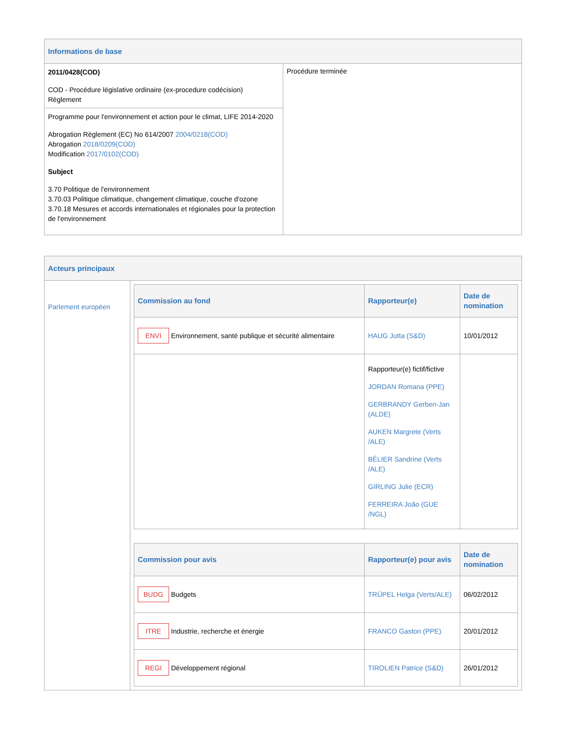| Informations de base | |
| --- | --- |
| 2011/0428(COD) COD - Procédure législative ordinaire (ex-procedure codécision) Règlement | Procédure terminée |
| Programme pour l'environnement et action pour le climat, LIFE 2014-2020 Abrogation Règlement (EC) No 614/2007 2004/0218(COD) Abrogation 2018/0209(COD) Modification 2017/0102(COD) Subject 3.70 Politique de l'environnement 3.70.03 Politique climatique, changement climatique, couche d'ozone 3.70.18 Mesures et accords internationales et régionales pour la protection de l'environnement | |
| Acteurs principaux | |
| --- | --- |
| Parlement européen | / Commission au fond / Rapporteur(e) / Date de nomination / / --- / --- / --- / / ENVI Environnement, santé publique et sécurité alimentaire / HAUG Jutta (S&D) / 10/01/2012 / / / Rapporteur(e) fictif/fictive JORDAN Romana (PPE) GERBRANDY Gerben-Jan (ALDE) AUKEN Margrete (Verts /ALE) BÉLIER Sandrine (Verts /ALE) GIRLING Julie (ECR) FERREIRA João (GUE /NGL) / / / Commission pour avis / Rapporteur(e) pour avis / Date de nomination / / --- / --- / --- / / BUDG Budgets / TRÜPEL Helga (Verts/ALE) / 06/02/2012 / / ITRE Industrie, recherche et énergie / FRANCO Gaston (PPE) / 20/01/2012 / / REGI Développement régional / TIROLIEN Patrice (S&D) / 26/01/2012 / |